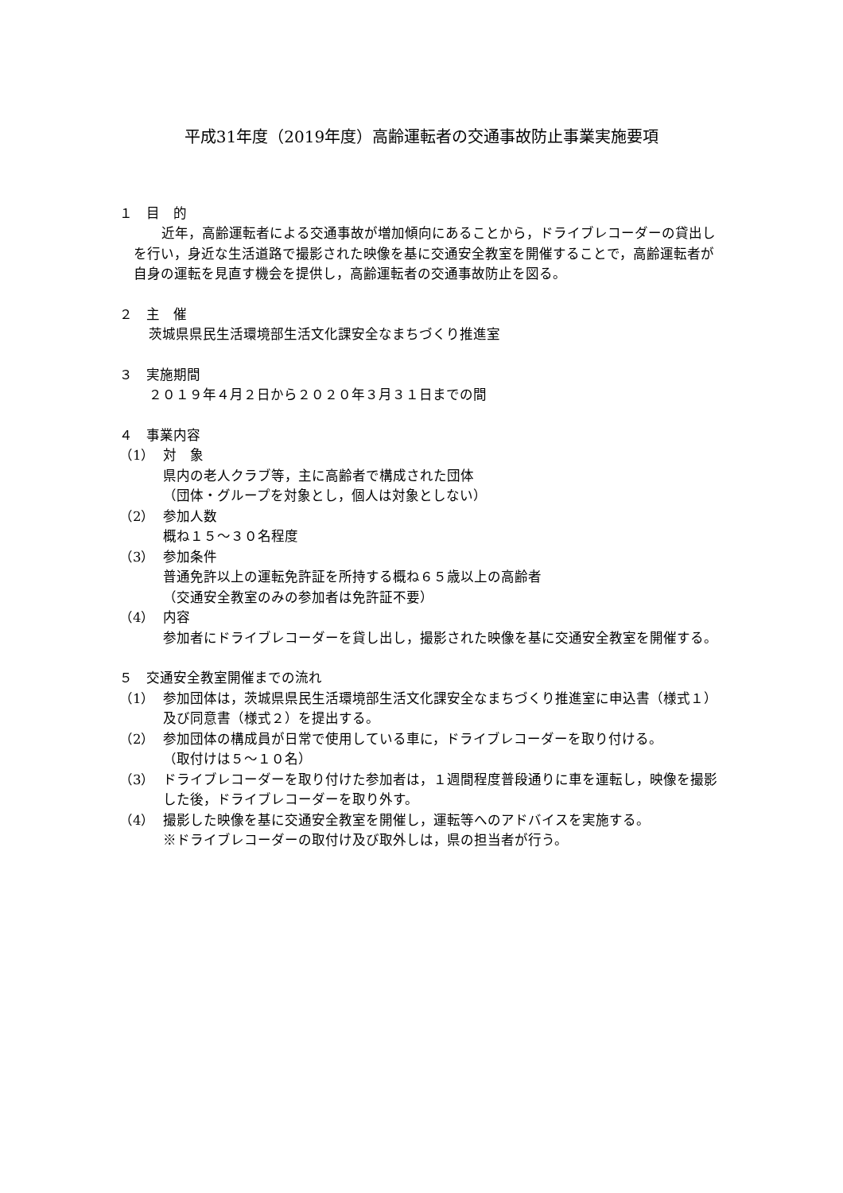平成31年度（2019年度）高齢運転者の交通事故防止事業実施要項
１　目　的
　近年，高齢運転者による交通事故が増加傾向にあることから，ドライブレコーダーの貸出しを行い，身近な生活道路で撮影された映像を基に交通安全教室を開催することで，高齢運転者が自身の運転を見直す機会を提供し，高齢運転者の交通事故防止を図る。
２　主　催
茨城県県民生活環境部生活文化課安全なまちづくり推進室
３　実施期間
２０１９年４月２日から２０２０年３月３１日までの間
４　事業内容
（1） 対　象
県内の老人クラブ等，主に高齢者で構成された団体
（団体・グループを対象とし，個人は対象としない）
（2） 参加人数
概ね１５～３０名程度
（3） 参加条件
普通免許以上の運転免許証を所持する概ね６５歳以上の高齢者
（交通安全教室のみの参加者は免許証不要）
（4） 内容
参加者にドライブレコーダーを貸し出し，撮影された映像を基に交通安全教室を開催する。
５　交通安全教室開催までの流れ
（1） 参加団体は，茨城県県民生活環境部生活文化課安全なまちづくり推進室に申込書（様式１）及び同意書（様式２）を提出する。
（2） 参加団体の構成員が日常で使用している車に，ドライブレコーダーを取り付ける。
（取付けは５～１０名）
（3） ドライブレコーダーを取り付けた参加者は，１週間程度普段通りに車を運転し，映像を撮影した後，ドライブレコーダーを取り外す。
（4） 撮影した映像を基に交通安全教室を開催し，運転等へのアドバイスを実施する。
※ドライブレコーダーの取付け及び取外しは，県の担当者が行う。